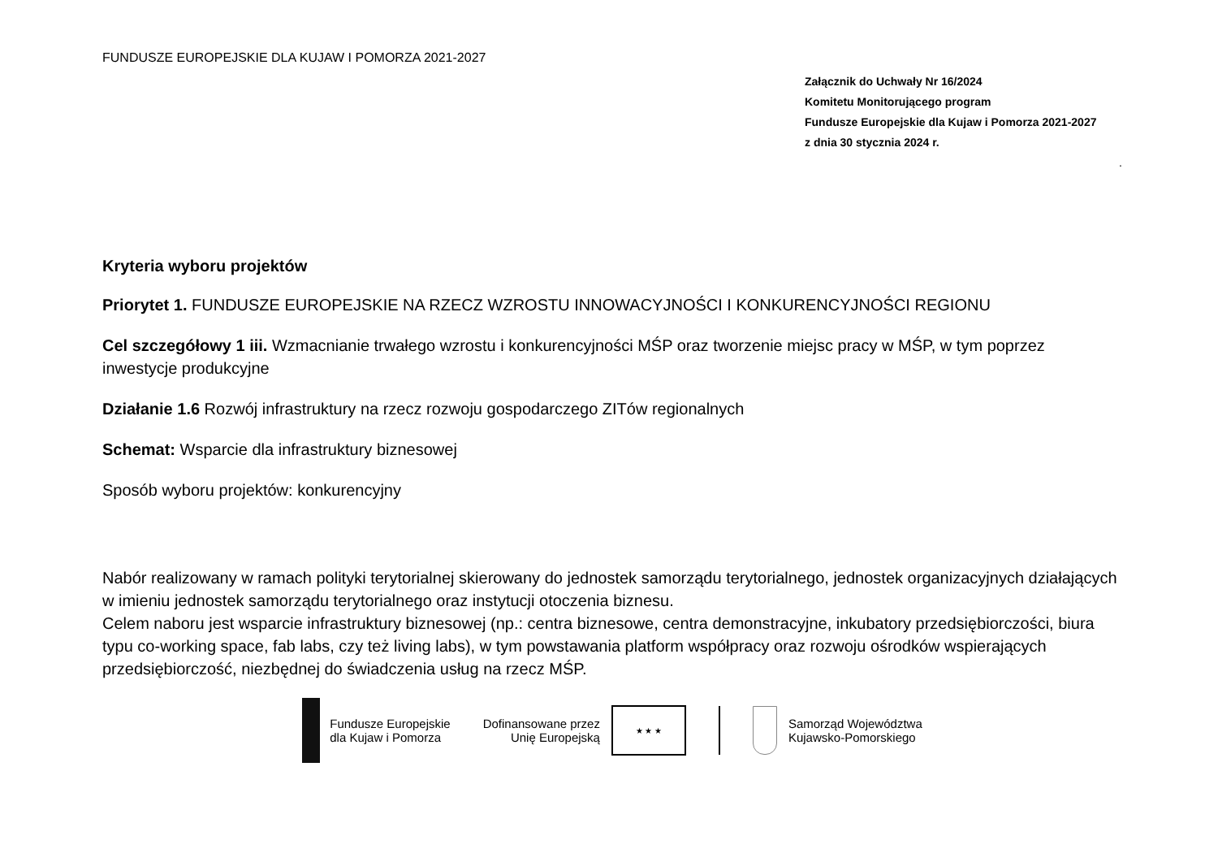FUNDUSZE EUROPEJSKIE DLA KUJAW I POMORZA 2021-2027
Załącznik do Uchwały Nr 16/2024
Komitetu Monitorującego program
Fundusze Europejskie dla Kujaw i Pomorza 2021-2027
z dnia 30 stycznia 2024 r.
.
Kryteria wyboru projektów
Priorytet 1. FUNDUSZE EUROPEJSKIE NA RZECZ WZROSTU INNOWACYJNOŚCI I KONKURENCYJNOŚCI REGIONU
Cel szczegółowy 1 iii. Wzmacnianie trwałego wzrostu i konkurencyjności MŚP oraz tworzenie miejsc pracy w MŚP, w tym poprzez inwestycje produkcyjne
Działanie 1.6 Rozwój infrastruktury na rzecz rozwoju gospodarczego ZITów regionalnych
Schemat: Wsparcie dla infrastruktury biznesowej
Sposób wyboru projektów: konkurencyjny
Nabór realizowany w ramach polityki terytorialnej skierowany do jednostek samorządu terytorialnego, jednostek organizacyjnych działających w imieniu jednostek samorządu terytorialnego oraz instytucji otoczenia biznesu.
Celem naboru jest wsparcie infrastruktury biznesowej (np.: centra biznesowe, centra demonstracyjne, inkubatory przedsiębiorczości, biura typu co-working space, fab labs, czy też living labs), w tym powstawania platform współpracy oraz rozwoju ośrodków wspierających przedsiębiorczość, niezbędnej do świadczenia usług na rzecz MŚP.
Fundusze Europejskie
dla Kujaw i Pomorza
Dofinansowane przez
Unię Europejską
★ ★ ★
Samorząd Województwa
Kujawsko-Pomorskiego